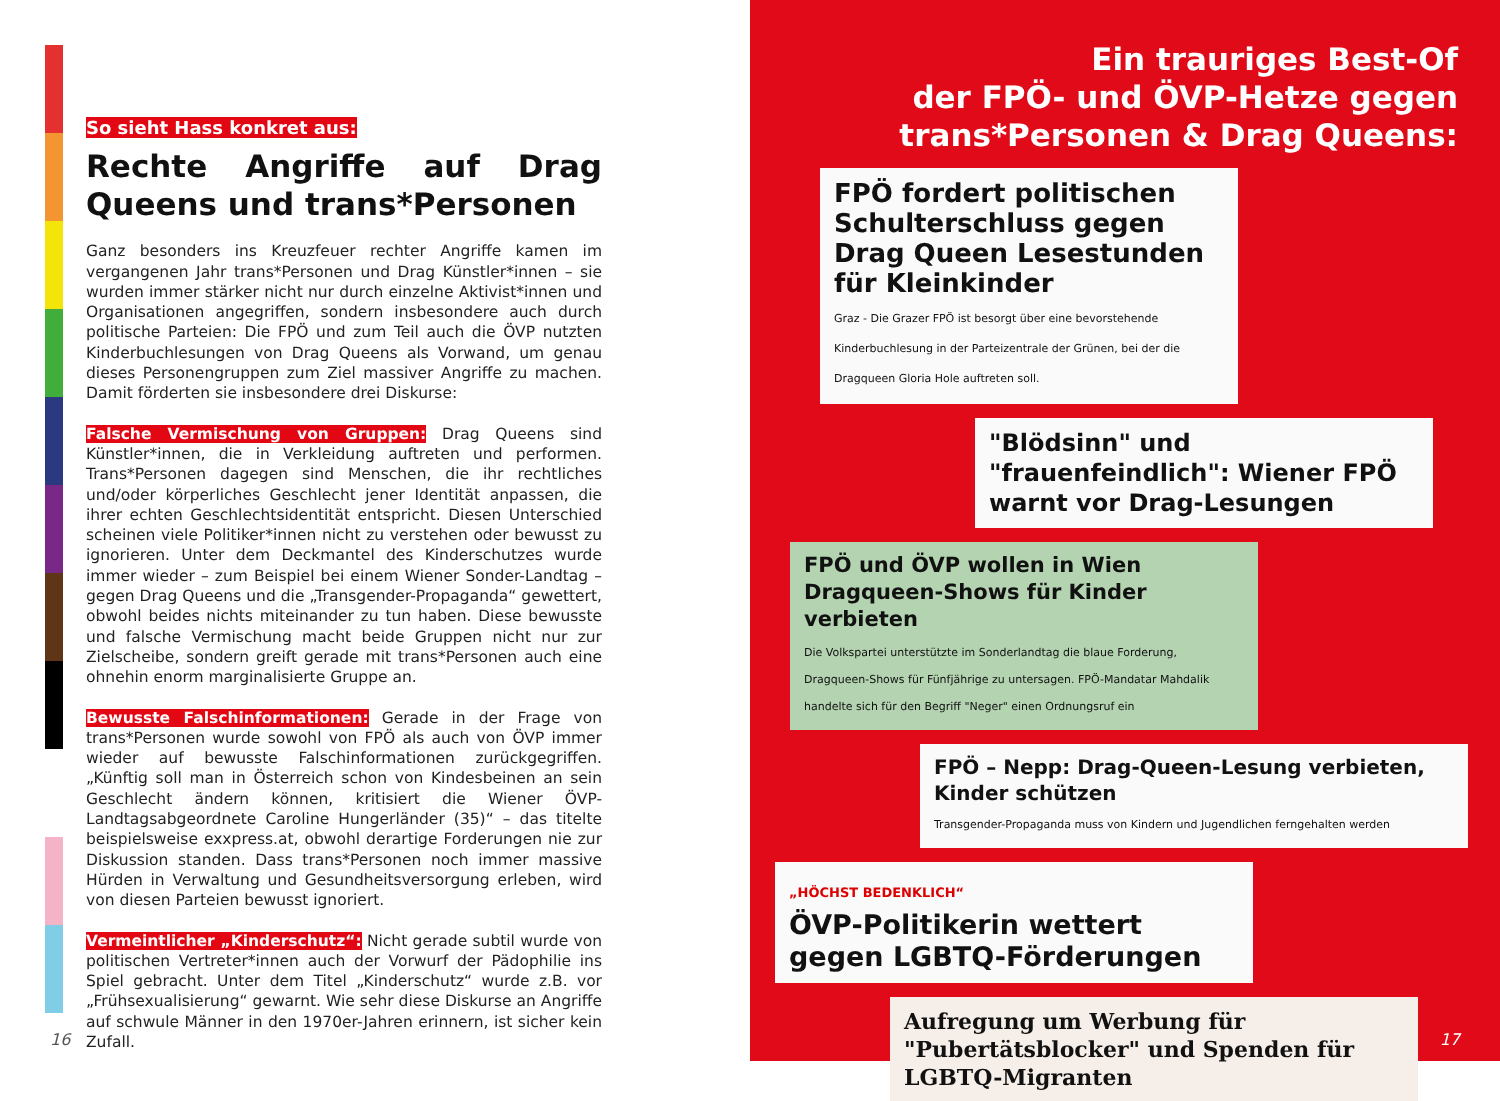So sieht Hass konkret aus:
Rechte Angriffe auf Drag Queens und trans*Personen
Ganz besonders ins Kreuzfeuer rechter Angriffe kamen im vergangenen Jahr trans*Personen und Drag Künstler*innen – sie wurden immer stärker nicht nur durch einzelne Aktivist*innen und Organisationen angegriffen, sondern insbesondere auch durch politische Parteien: Die FPÖ und zum Teil auch die ÖVP nutzten Kinderbuchlesungen von Drag Queens als Vorwand, um genau dieses Personengruppen zum Ziel massiver Angriffe zu machen. Damit förderten sie insbesondere drei Diskurse:
Falsche Vermischung von Gruppen: Drag Queens sind Künstler*innen, die in Verkleidung auftreten und performen. Trans*Personen dagegen sind Menschen, die ihr rechtliches und/oder körperliches Geschlecht jener Identität anpassen, die ihrer echten Geschlechtsidentität entspricht. Diesen Unterschied scheinen viele Politiker*innen nicht zu verstehen oder bewusst zu ignorieren. Unter dem Deckmantel des Kinderschutzes wurde immer wieder – zum Beispiel bei einem Wiener Sonder-Landtag – gegen Drag Queens und die „Transgender-Propaganda“ gewettert, obwohl beides nichts miteinander zu tun haben. Diese bewusste und falsche Vermischung macht beide Gruppen nicht nur zur Zielscheibe, sondern greift gerade mit trans*Personen auch eine ohnehin enorm marginalisierte Gruppe an.
Bewusste Falschinformationen: Gerade in der Frage von trans*Personen wurde sowohl von FPÖ als auch von ÖVP immer wieder auf bewusste Falschinformationen zurückgegriffen. „Künftig soll man in Österreich schon von Kindesbeinen an sein Geschlecht ändern können, kritisiert die Wiener ÖVP-Landtagsabgeordnete Caroline Hungerländer (35)“ – das titelte beispielsweise exxpress.at, obwohl derartige Forderungen nie zur Diskussion standen. Dass trans*Personen noch immer massive Hürden in Verwaltung und Gesundheitsversorgung erleben, wird von diesen Parteien bewusst ignoriert.
Vermeintlicher „Kinderschutz“: Nicht gerade subtil wurde von politischen Vertreter*innen auch der Vorwurf der Pädophilie ins Spiel gebracht. Unter dem Titel „Kinderschutz“ wurde z.B. vor „Frühsexualisierung“ gewarnt. Wie sehr diese Diskurse an Angriffe auf schwule Männer in den 1970er-Jahren erinnern, ist sicher kein Zufall.
16
Ein trauriges Best-Of
der FPÖ- und ÖVP-Hetze gegen
trans*Personen & Drag Queens:
FPÖ fordert politischen Schulterschluss gegen Drag Queen Lesestunden für Kleinkinder
Graz - Die Grazer FPÖ ist besorgt über eine bevorstehende Kinderbuchlesung in der Parteizentrale der Grünen, bei der die Dragqueen Gloria Hole auftreten soll.
"Blödsinn" und "frauenfeindlich": Wiener FPÖ warnt vor Drag-Lesungen
FPÖ und ÖVP wollen in Wien Dragqueen-Shows für Kinder verbieten
Die Volkspartei unterstützte im Sonderlandtag die blaue Forderung, Dragqueen-Shows für Fünfjährige zu untersagen. FPÖ-Mandatar Mahdalik handelte sich für den Begriff "Neger" einen Ordnungsruf ein
FPÖ – Nepp: Drag-Queen-Lesung verbieten, Kinder schützen
Transgender-Propaganda muss von Kindern und Jugendlichen ferngehalten werden
„HÖCHST BEDENKLICH“
ÖVP-Politikerin wettert gegen LGBTQ-Förderungen
Aufregung um Werbung für "Pubertätsblocker" und Spenden für LGBTQ-Migranten
17